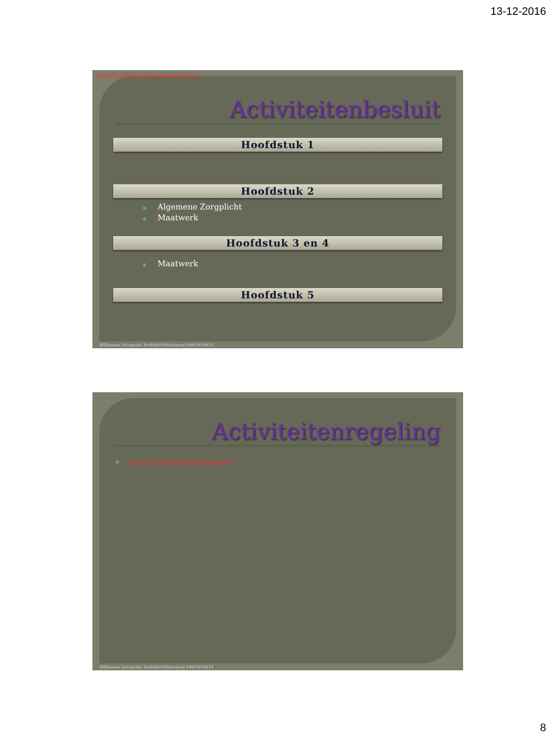13-12-2016
Activiteitenbesluit
Hoofdstuk 1
Hoofdstuk 2
◉ Algemene Zorgplicht
◉ Maatwerk
Hoofdstuk 3 en 4
◉ Maatwerk
Hoofdstuk 5
http://52.198.96.224/wet-web/index.html
Hillmann Integrale BedrijfsMilieuzorg 0485454451
Activiteitenregeling
◉ http://52.198.96.224/wet-web/index.html
Hillmann Integrale BedrijfsMilieuzorg 0485454451
8